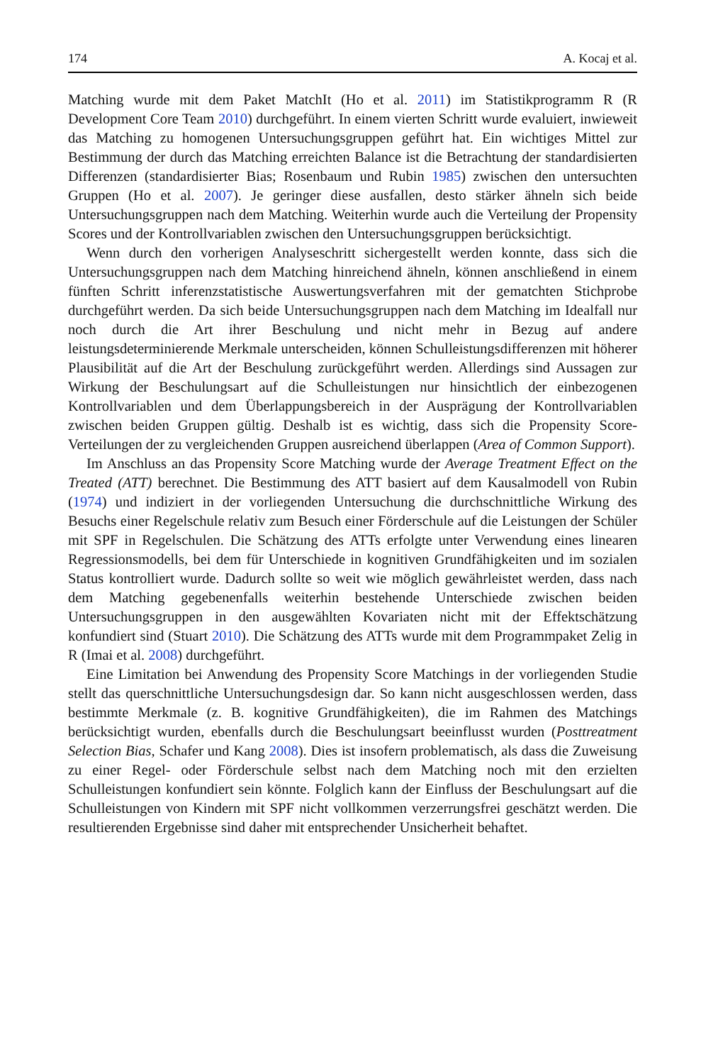174 A. Kocaj et al.
Matching wurde mit dem Paket MatchIt (Ho et al. 2011) im Statistikprogramm R (R Development Core Team 2010) durchgeführt. In einem vierten Schritt wurde evaluiert, inwieweit das Matching zu homogenen Untersuchungsgruppen geführt hat. Ein wichtiges Mittel zur Bestimmung der durch das Matching erreichten Balance ist die Betrachtung der standardisierten Differenzen (standardisierter Bias; Rosenbaum und Rubin 1985) zwischen den untersuchten Gruppen (Ho et al. 2007). Je geringer diese ausfallen, desto stärker ähneln sich beide Untersuchungsgruppen nach dem Matching. Weiterhin wurde auch die Verteilung der Propensity Scores und der Kontrollvariablen zwischen den Untersuchungsgruppen berücksichtigt.
Wenn durch den vorherigen Analyseschritt sichergestellt werden konnte, dass sich die Untersuchungsgruppen nach dem Matching hinreichend ähneln, können anschließend in einem fünften Schritt inferenzstatistische Auswertungsverfahren mit der gematchten Stichprobe durchgeführt werden. Da sich beide Untersuchungsgruppen nach dem Matching im Idealfall nur noch durch die Art ihrer Beschulung und nicht mehr in Bezug auf andere leistungsdeterminierende Merkmale unterscheiden, können Schulleistungsdifferenzen mit höherer Plausibilität auf die Art der Beschulung zurückgeführt werden. Allerdings sind Aussagen zur Wirkung der Beschulungsart auf die Schulleistungen nur hinsichtlich der einbezogenen Kontrollvariablen und dem Überlappungsbereich in der Ausprägung der Kontrollvariablen zwischen beiden Gruppen gültig. Deshalb ist es wichtig, dass sich die Propensity Score-Verteilungen der zu vergleichenden Gruppen ausreichend überlappen (Area of Common Support).
Im Anschluss an das Propensity Score Matching wurde der Average Treatment Effect on the Treated (ATT) berechnet. Die Bestimmung des ATT basiert auf dem Kausalmodell von Rubin (1974) und indiziert in der vorliegenden Untersuchung die durchschnittliche Wirkung des Besuchs einer Regelschule relativ zum Besuch einer Förderschule auf die Leistungen der Schüler mit SPF in Regelschulen. Die Schätzung des ATTs erfolgte unter Verwendung eines linearen Regressionsmodells, bei dem für Unterschiede in kognitiven Grundfähigkeiten und im sozialen Status kontrolliert wurde. Dadurch sollte so weit wie möglich gewährleistet werden, dass nach dem Matching gegebenenfalls weiterhin bestehende Unterschiede zwischen beiden Untersuchungsgruppen in den ausgewählten Kovariaten nicht mit der Effektschätzung konfundiert sind (Stuart 2010). Die Schätzung des ATTs wurde mit dem Programmpaket Zelig in R (Imai et al. 2008) durchgeführt.
Eine Limitation bei Anwendung des Propensity Score Matchings in der vorliegenden Studie stellt das querschnittliche Untersuchungsdesign dar. So kann nicht ausgeschlossen werden, dass bestimmte Merkmale (z. B. kognitive Grundfähigkeiten), die im Rahmen des Matchings berücksichtigt wurden, ebenfalls durch die Beschulungsart beeinflusst wurden (Posttreatment Selection Bias, Schafer und Kang 2008). Dies ist insofern problematisch, als dass die Zuweisung zu einer Regel- oder Förderschule selbst nach dem Matching noch mit den erzielten Schulleistungen konfundiert sein könnte. Folglich kann der Einfluss der Beschulungsart auf die Schulleistungen von Kindern mit SPF nicht vollkommen verzerrungsfrei geschätzt werden. Die resultierenden Ergebnisse sind daher mit entsprechender Unsicherheit behaftet.